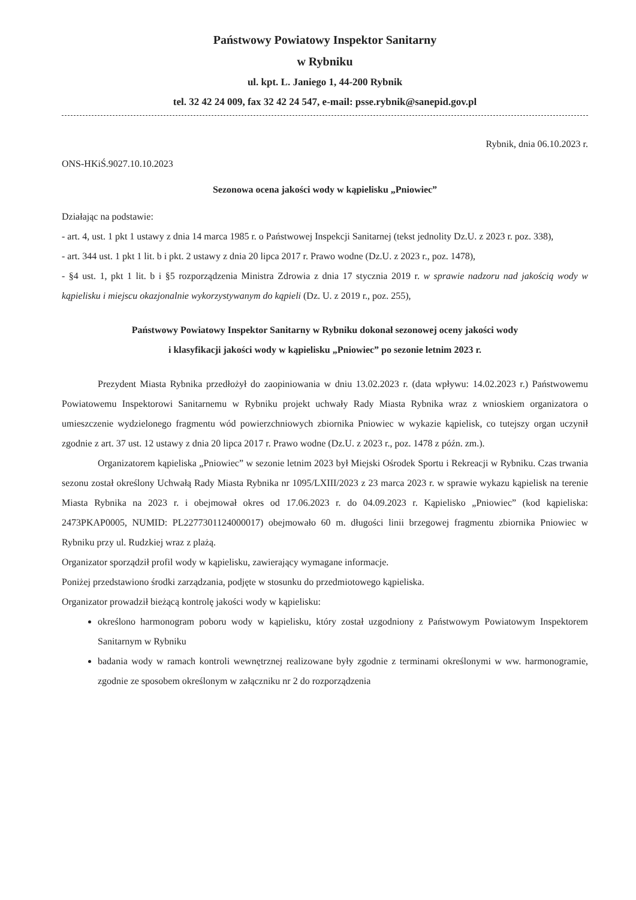Państwowy Powiatowy Inspektor Sanitarny
w Rybniku
ul. kpt. L. Janiego 1, 44-200 Rybnik
tel. 32 42 24 009, fax 32 42 24 547, e-mail: psse.rybnik@sanepid.gov.pl
Rybnik, dnia 06.10.2023 r.
ONS-HKiŚ.9027.10.10.2023
Sezonowa ocena jakości wody w kąpielisku „Pniowiec”
Działając na podstawie:
- art. 4, ust. 1 pkt 1 ustawy z dnia 14 marca 1985 r. o Państwowej Inspekcji Sanitarnej (tekst jednolity Dz.U. z 2023 r. poz. 338),
- art. 344 ust. 1 pkt 1 lit. b i pkt. 2 ustawy z dnia 20 lipca 2017 r. Prawo wodne (Dz.U. z 2023 r., poz. 1478),
- §4 ust. 1, pkt 1 lit. b i §5 rozporządzenia Ministra Zdrowia z dnia 17 stycznia 2019 r. w sprawie nadzoru nad jakością wody w kąpielisku i miejscu okazjonalnie wykorzystywanym do kąpieli (Dz. U. z 2019 r., poz. 255),
Państwowy Powiatowy Inspektor Sanitarny w Rybniku dokonał sezonowej oceny jakości wody
i klasyfikacji jakości wody w kąpielisku „Pniowiec” po sezonie letnim 2023 r.
Prezydent Miasta Rybnika przedłożył do zaopiniowania w dniu 13.02.2023 r. (data wpływu: 14.02.2023 r.) Państwowemu Powiatowemu Inspektorowi Sanitarnemu w Rybniku projekt uchwały Rady Miasta Rybnika wraz z wnioskiem organizatora o umieszczenie wydzielonego fragmentu wód powierzchniowych zbiornika Pniowiec w wykazie kąpielisk, co tutejszy organ uczynił zgodnie z art. 37 ust. 12 ustawy z dnia 20 lipca 2017 r. Prawo wodne (Dz.U. z 2023 r., poz. 1478 z późn. zm.).
Organizatorem kąpieliska „Pniowiec” w sezonie letnim 2023 był Miejski Ośrodek Sportu i Rekreacji w Rybniku. Czas trwania sezonu został określony Uchwałą Rady Miasta Rybnika nr 1095/LXIII/2023 z 23 marca 2023 r. w sprawie wykazu kąpielisk na terenie Miasta Rybnika na 2023 r. i obejmował okres od 17.06.2023 r. do 04.09.2023 r. Kąpielisko „Pniowiec” (kod kąpieliska: 2473PKAP0005, NUMID: PL2277301124000017) obejmowało 60 m. długości linii brzegowej fragmentu zbiornika Pniowiec w Rybniku przy ul. Rudzkiej wraz z plażą.
Organizator sporządził profil wody w kąpielisku, zawierający wymagane informacje.
Poniżej przedstawiono środki zarządzania, podjęte w stosunku do przedmiotowego kąpieliska.
Organizator prowadził bieżącą kontrolę jakości wody w kąpielisku:
określono harmonogram poboru wody w kąpielisku, który został uzgodniony z Państwowym Powiatowym Inspektorem Sanitarnym w Rybniku
badania wody w ramach kontroli wewnętrznej realizowane były zgodnie z terminami określonymi w ww. harmonogramie, zgodnie ze sposobem określonym w załączniku nr 2 do rozporządzenia